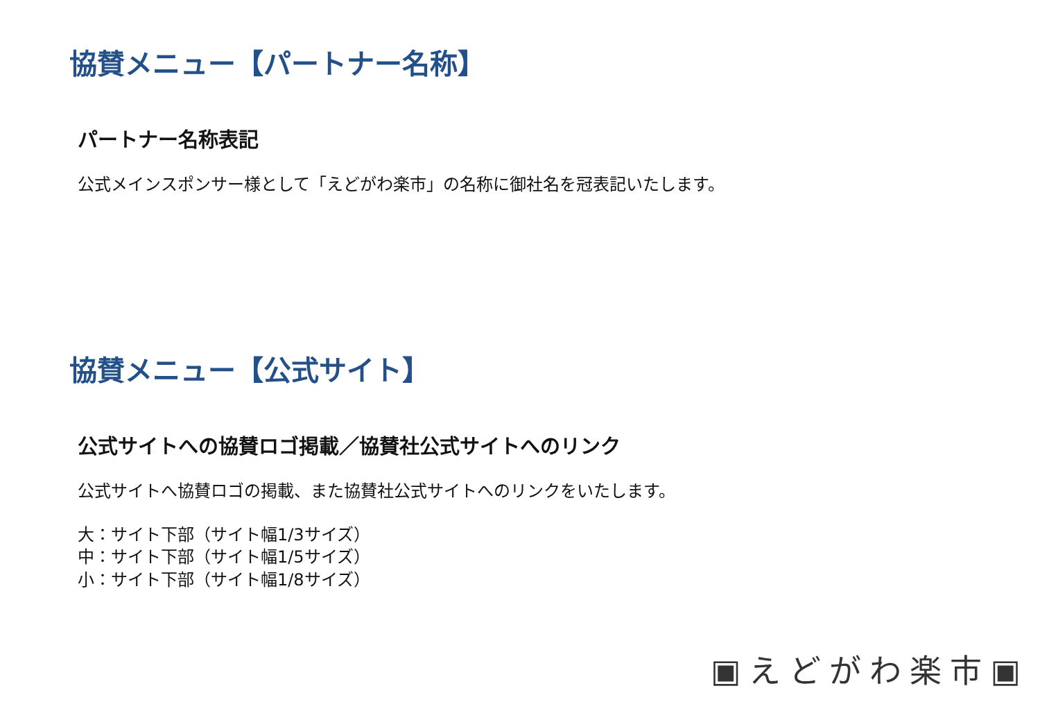協賛メニュー【パートナー名称】
パートナー名称表記
公式メインスポンサー様として「えどがわ楽市」の名称に御社名を冠表記いたします。
協賛メニュー【公式サイト】
公式サイトへの協賛ロゴ掲載／協賛社公式サイトへのリンク
公式サイトへ協賛ロゴの掲載、また協賛社公式サイトへのリンクをいたします。
大：サイト下部（サイト幅1/3サイズ）
中：サイト下部（サイト幅1/5サイズ）
小：サイト下部（サイト幅1/8サイズ）
▣えどがわ楽市▣